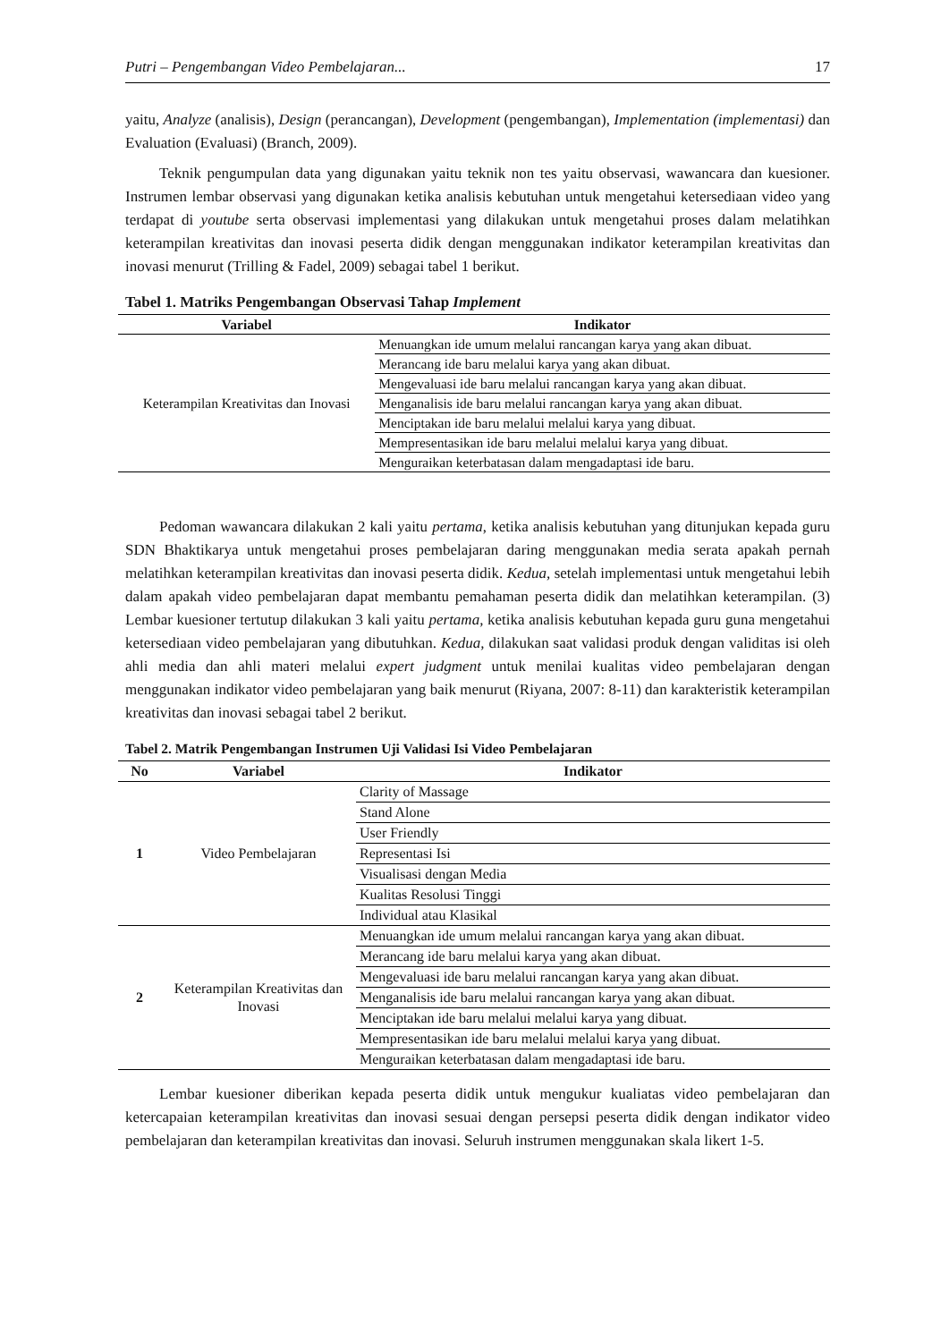Putri – Pengembangan Video Pembelajaran... 17
yaitu, Analyze (analisis), Design (perancangan), Development (pengembangan), Implementation (implementasi) dan Evaluation (Evaluasi) (Branch, 2009).
Teknik pengumpulan data yang digunakan yaitu teknik non tes yaitu observasi, wawancara dan kuesioner. Instrumen lembar observasi yang digunakan ketika analisis kebutuhan untuk mengetahui ketersediaan video yang terdapat di youtube serta observasi implementasi yang dilakukan untuk mengetahui proses dalam melatihkan keterampilan kreativitas dan inovasi peserta didik dengan menggunakan indikator keterampilan kreativitas dan inovasi menurut (Trilling & Fadel, 2009) sebagai tabel 1 berikut.
Tabel 1. Matriks Pengembangan Observasi Tahap Implement
| Variabel | Indikator |
| --- | --- |
| Keterampilan Kreativitas dan Inovasi | Menuangkan ide umum melalui rancangan karya yang akan dibuat. |
| | Merancang ide baru melalui karya yang akan dibuat. |
| | Mengevaluasi ide baru melalui rancangan karya yang akan dibuat. |
| | Menganalisis ide baru melalui rancangan karya yang akan dibuat. |
| | Menciptakan ide baru melalui melalui karya yang dibuat. |
| | Mempresentasikan ide baru melalui melalui karya yang dibuat. |
| | Menguraikan keterbatasan dalam mengadaptasi ide baru. |
Pedoman wawancara dilakukan 2 kali yaitu pertama, ketika analisis kebutuhan yang ditunjukan kepada guru SDN Bhaktikarya untuk mengetahui proses pembelajaran daring menggunakan media serata apakah pernah melatihkan keterampilan kreativitas dan inovasi peserta didik. Kedua, setelah implementasi untuk mengetahui lebih dalam apakah video pembelajaran dapat membantu pemahaman peserta didik dan melatihkan keterampilan. (3) Lembar kuesioner tertutup dilakukan 3 kali yaitu pertama, ketika analisis kebutuhan kepada guru guna mengetahui ketersediaan video pembelajaran yang dibutuhkan. Kedua, dilakukan saat validasi produk dengan validitas isi oleh ahli media dan ahli materi melalui expert judgment untuk menilai kualitas video pembelajaran dengan menggunakan indikator video pembelajaran yang baik menurut (Riyana, 2007: 8-11) dan karakteristik keterampilan kreativitas dan inovasi sebagai tabel 2 berikut.
Tabel 2. Matrik Pengembangan Instrumen Uji Validasi Isi Video Pembelajaran
| No | Variabel | Indikator |
| --- | --- | --- |
| 1 | Video Pembelajaran | Clarity of Massage |
| | | Stand Alone |
| | | User Friendly |
| | | Representasi Isi |
| | | Visualisasi dengan Media |
| | | Kualitas Resolusi Tinggi |
| | | Individual atau Klasikal |
| 2 | Keterampilan Kreativitas dan Inovasi | Menuangkan ide umum melalui rancangan karya yang akan dibuat. |
| | | Merancang ide baru melalui karya yang akan dibuat. |
| | | Mengevaluasi ide baru melalui rancangan karya yang akan dibuat. |
| | | Menganalisis ide baru melalui rancangan karya yang akan dibuat. |
| | | Menciptakan ide baru melalui melalui karya yang dibuat. |
| | | Mempresentasikan ide baru melalui melalui karya yang dibuat. |
| | | Menguraikan keterbatasan dalam mengadaptasi ide baru. |
Lembar kuesioner diberikan kepada peserta didik untuk mengukur kualiatas video pembelajaran dan ketercapaian keterampilan kreativitas dan inovasi sesuai dengan persepsi peserta didik dengan indikator video pembelajaran dan keterampilan kreativitas dan inovasi. Seluruh instrumen menggunakan skala likert 1-5.